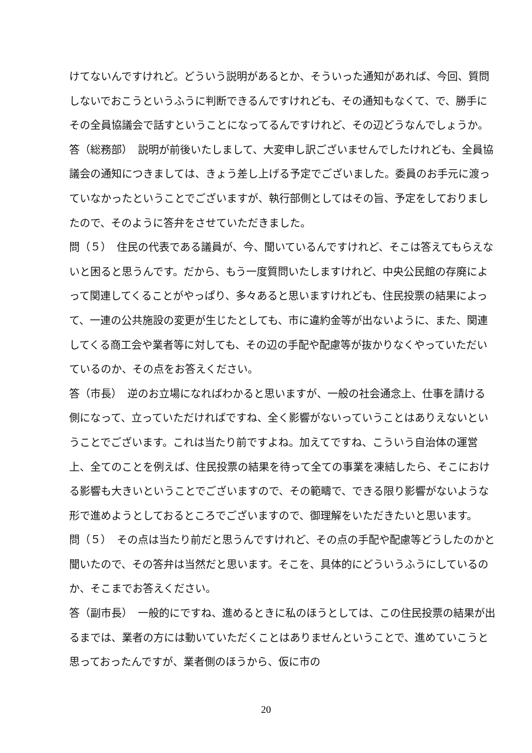けてないんですけれど。どういう説明があるとか、そういった通知があれば、今回、質問しないでおこうというふうに判断できるんですけれども、その通知もなくて、で、勝手にその全員協議会で話すということになってるんですけれど、その辺どうなんでしょうか。
答（総務部）　説明が前後いたしまして、大変申し訳ございませんでしたけれども、全員協議会の通知につきましては、きょう差し上げる予定でございました。委員のお手元に渡っていなかったということでございますが、執行部側としてはその旨、予定をしておりましたので、そのように答弁をさせていただきました。
問（５）　住民の代表である議員が、今、聞いているんですけれど、そこは答えてもらえないと困ると思うんです。だから、もう一度質問いたしますけれど、中央公民館の存廃によって関連してくることがやっぱり、多々あると思いますけれども、住民投票の結果によって、一連の公共施設の変更が生じたとしても、市に違約金等が出ないように、また、関連してくる商工会や業者等に対しても、その辺の手配や配慮等が抜かりなくやっていただいているのか、その点をお答えください。
答（市長）　逆のお立場になればわかると思いますが、一般の社会通念上、仕事を請ける側になって、立っていただければですね、全く影響がないっていうことはありえないということでございます。これは当たり前ですよね。加えてですね、こういう自治体の運営上、全てのことを例えば、住民投票の結果を待って全ての事業を凍結したら、そこにおける影響も大きいということでございますので、その範疇で、できる限り影響がないような形で進めようとしておるところでございますので、御理解をいただきたいと思います。
問（５）　その点は当たり前だと思うんですけれど、その点の手配や配慮等どうしたのかと聞いたので、その答弁は当然だと思います。そこを、具体的にどういうふうにしているのか、そこまでお答えください。
答（副市長）　一般的にですね、進めるときに私のほうとしては、この住民投票の結果が出るまでは、業者の方には動いていただくことはありませんということで、進めていこうと思っておったんですが、業者側のほうから、仮に市の
20